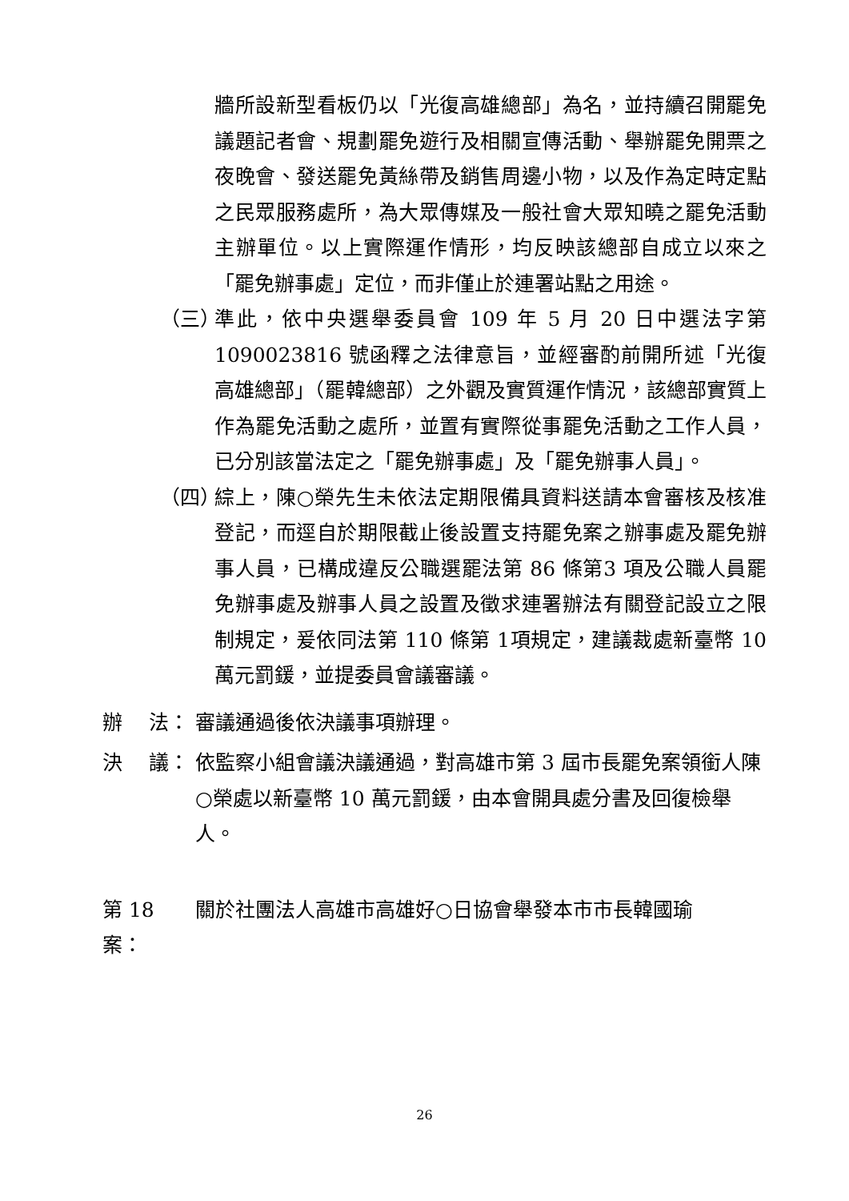牆所設新型看板仍以「光復高雄總部」為名，並持續召開罷免議題記者會、規劃罷免遊行及相關宣傳活動、舉辦罷免開票之夜晚會、發送罷免黃絲帶及銷售周邊小物，以及作為定時定點之民眾服務處所，為大眾傳媒及一般社會大眾知曉之罷免活動主辦單位。以上實際運作情形，均反映該總部自成立以來之「罷免辦事處」定位，而非僅止於連署站點之用途。
（三） 準此，依中央選舉委員會 109 年 5 月 20 日中選法字第1090023816 號函釋之法律意旨，並經審酌前開所述「光復高雄總部」（罷韓總部）之外觀及實質運作情況，該總部實質上作為罷免活動之處所，並置有實際從事罷免活動之工作人員，已分別該當法定之「罷免辦事處」及「罷免辦事人員」。
（四） 綜上，陳○榮先生未依法定期限備具資料送請本會審核及核准登記，而逕自於期限截止後設置支持罷免案之辦事處及罷免辦事人員，已構成違反公職選罷法第 86 條第3 項及公職人員罷免辦事處及辦事人員之設置及徵求連署辦法有關登記設立之限制規定，爰依同法第 110 條第 1項規定，建議裁處新臺幣 10 萬元罰鍰，並提委員會議審議。
辦　 法： 審議通過後依決議事項辦理。
決　 議： 依監察小組會議決議通過，對高雄市第 3 屆市長罷免案領銜人陳○榮處以新臺幣 10 萬元罰鍰，由本會開具處分書及回復檢舉人。
第 18 案： 關於社團法人高雄市高雄好○日協會舉發本市市長韓國瑜
26